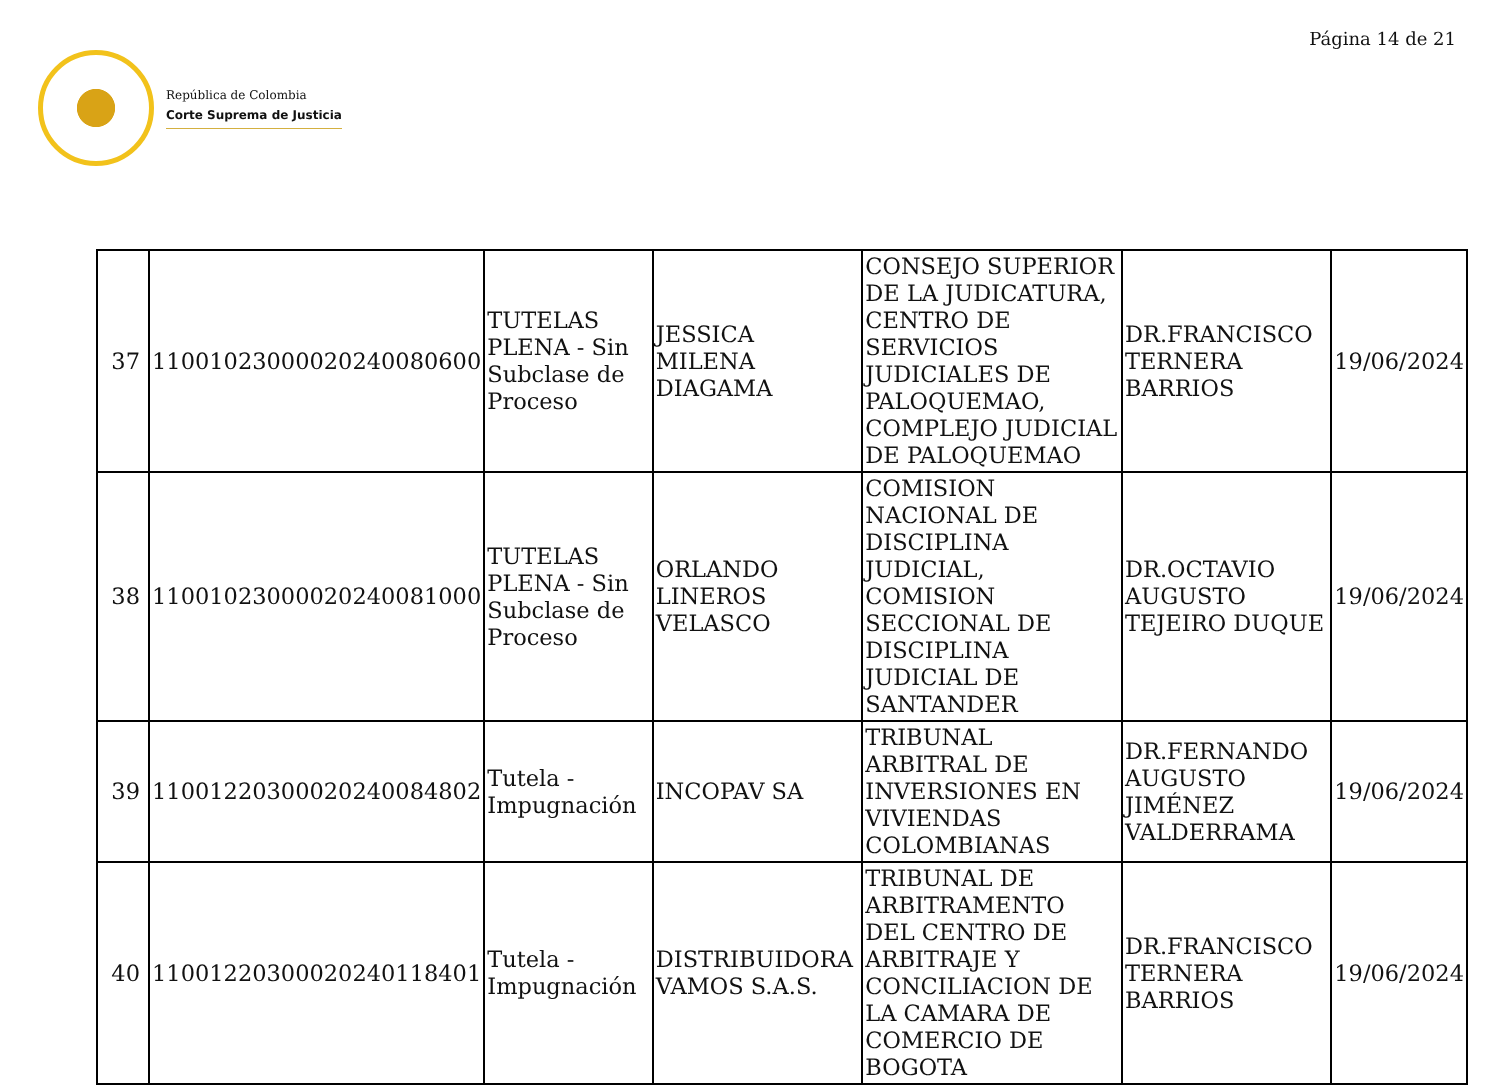Página 14 de 21
República de Colombia
Corte Suprema de Justicia
| 37 | 11001023000020240080600 | TUTELAS PLENA - Sin Subclase de Proceso | JESSICA MILENA DIAGAMA | CONSEJO SUPERIOR DE LA JUDICATURA, CENTRO DE SERVICIOS JUDICIALES DE PALOQUEMAO, COMPLEJO JUDICIAL DE PALOQUEMAO | DR.FRANCISCO TERNERA BARRIOS | 19/06/2024 |
| 38 | 11001023000020240081000 | TUTELAS PLENA - Sin Subclase de Proceso | ORLANDO LINEROS VELASCO | COMISION NACIONAL DE DISCIPLINA JUDICIAL, COMISION SECCIONAL DE DISCIPLINA JUDICIAL DE SANTANDER | DR.OCTAVIO AUGUSTO TEJEIRO DUQUE | 19/06/2024 |
| 39 | 11001220300020240084802 | Tutela - Impugnación | INCOPAV SA | TRIBUNAL ARBITRAL DE INVERSIONES EN VIVIENDAS COLOMBIANAS | DR.FERNANDO AUGUSTO JIMÉNEZ VALDERRAMA | 19/06/2024 |
| 40 | 11001220300020240118401 | Tutela - Impugnación | DISTRIBUIDORA VAMOS S.A.S. | TRIBUNAL DE ARBITRAMENTO DEL CENTRO DE ARBITRAJE Y CONCILIACION DE LA CAMARA DE COMERCIO DE BOGOTA | DR.FRANCISCO TERNERA BARRIOS | 19/06/2024 |